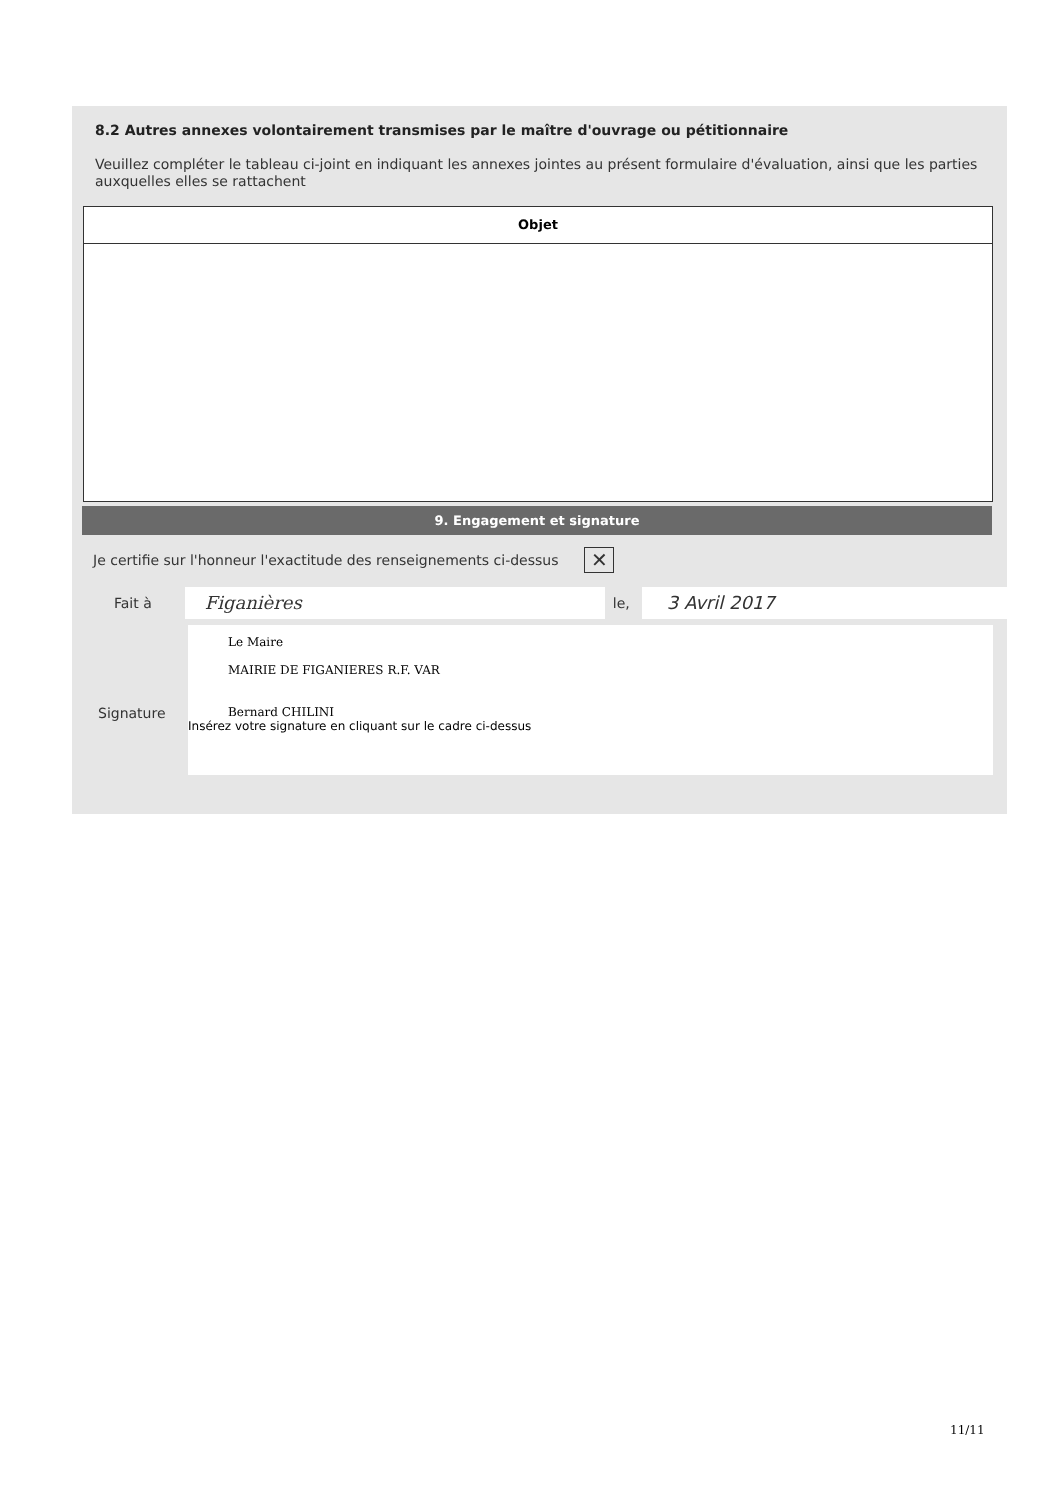8.2 Autres annexes volontairement transmises par le maître d'ouvrage ou pétitionnaire
Veuillez compléter le tableau ci-joint en indiquant les annexes jointes au présent formulaire d'évaluation, ainsi que les parties auxquelles elles se rattachent
| Objet |
| --- |
9. Engagement et signature
Je certifie sur l'honneur l'exactitude des renseignements ci-dessus ✕
Fait à Figanières le, 3 Avril 2017
Signature
Le Maire
MAIRIE DE FIGANIERES R.F. VAR
Bernard CHILINI
Insérez votre signature en cliquant sur le cadre ci-dessus
11/11